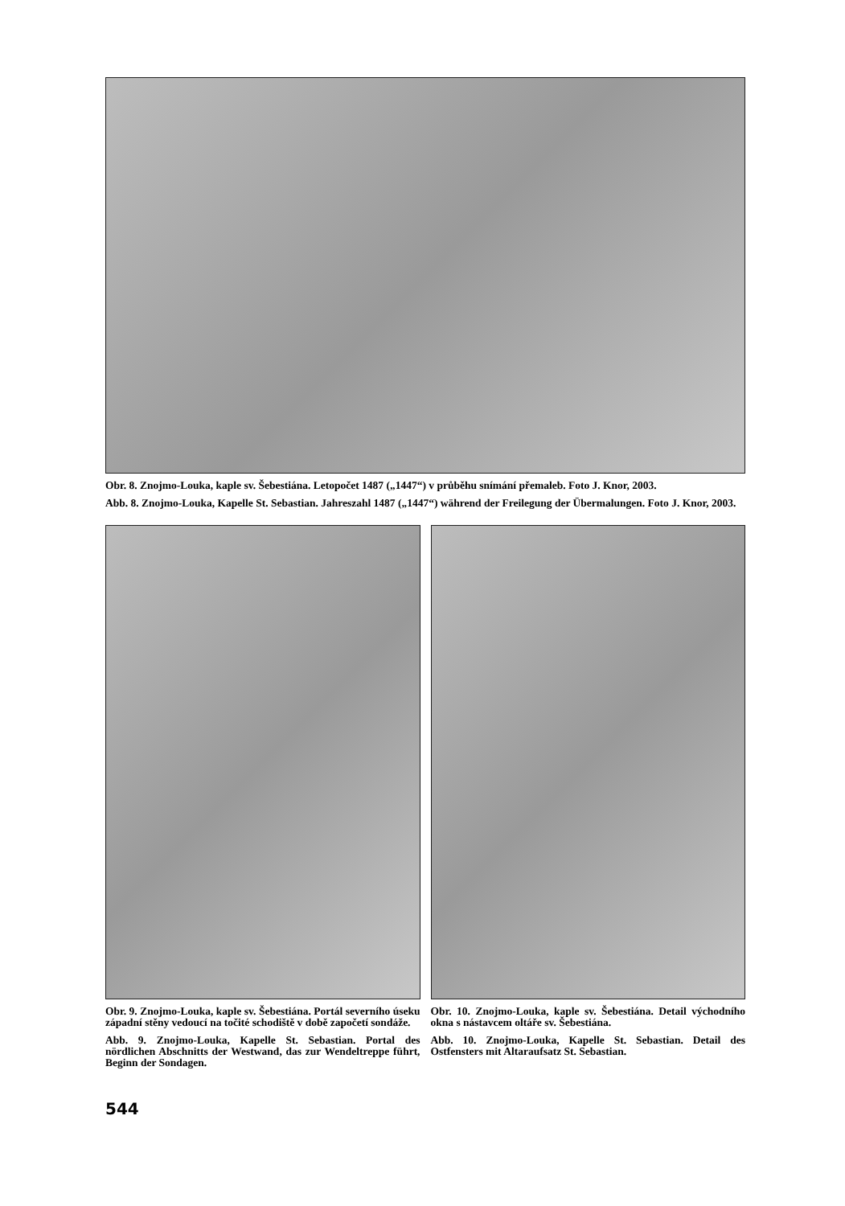Obr. 8. Znojmo-Louka, kaple sv. Šebestiána. Letopočet 1487 („1447“) v průběhu snímání přemaleb. Foto J. Knor, 2003.
Abb. 8. Znojmo-Louka, Kapelle St. Sebastian. Jahreszahl 1487 („1447“) während der Freilegung der Übermalungen. Foto J. Knor, 2003.
Obr. 9. Znojmo-Louka, kaple sv. Šebestiána. Portál severního úseku západní stěny vedoucí na točité schodiště v době započetí sondáže.
Abb. 9. Znojmo-Louka, Kapelle St. Sebastian. Portal des nördlichen Abschnitts der Westwand, das zur Wendeltreppe führt, Beginn der Sondagen.
Obr. 10. Znojmo-Louka, kaple sv. Šebestiána. Detail východního okna s nástavcem oltáře sv. Šebestiána.
Abb. 10. Znojmo-Louka, Kapelle St. Sebastian. Detail des Ostfensters mit Altaraufsatz St. Sebastian.
544